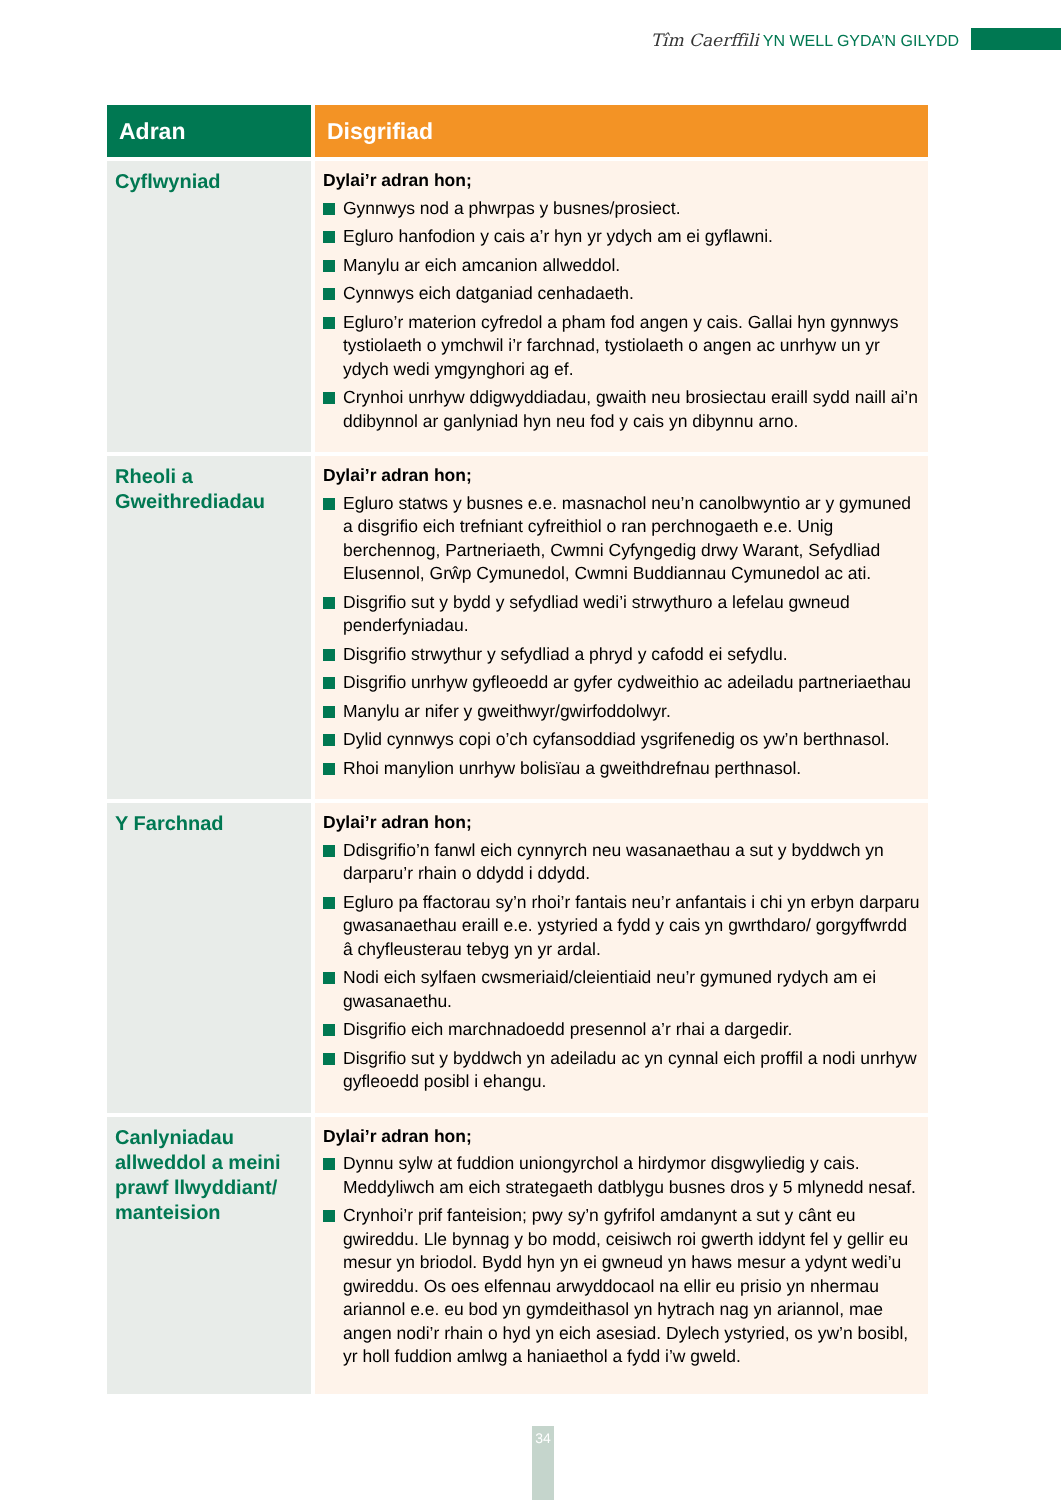Tîm Caerffili YN WELL GYDA’N GILYDD
| Adran | Disgrifiad |
| --- | --- |
| Cyflwyniad | Dylai’r adran hon; Gynnwys nod a phwrpas y busnes/prosiect. Egluro hanfodion y cais a’r hyn yr ydych am ei gyflawni. Manylu ar eich amcanion allweddol. Cynnwys eich datganiad cenhadaeth. Egluro’r materion cyfredol a pham fod angen y cais. Gallai hyn gynnwys tystiolaeth o ymchwil i’r farchnad, tystiolaeth o angen ac unrhyw un yr ydych wedi ymgynghori ag ef. Crynhoi unrhyw ddigwyddiadau, gwaith neu brosiectau eraill sydd naill ai’n ddibynnol ar ganlyniad hyn neu fod y cais yn dibynnu arno. |
| Rheoli a Gweithrediadau | Dylai’r adran hon; Egluro statws y busnes e.e. masnachol neu’n canolbwyntio ar y gymuned a disgrifio eich trefniant cyfreithiol o ran perchnogaeth e.e. Unig berchennog, Partneriaeth, Cwmni Cyfyngedig drwy Warant, Sefydliad Elusennol, Grŵp Cymunedol, Cwmni Buddiannau Cymunedol ac ati. Disgrifio sut y bydd y sefydliad wedi’i strwythuro a lefelau gwneud penderfyniadau. Disgrifio strwythur y sefydliad a phryd y cafodd ei sefydlu. Disgrifio unrhyw gyfleoedd ar gyfer cydweithio ac adeiladu partneriaethau Manylu ar nifer y gweithwyr/gwirfoddolwyr. Dylid cynnwys copi o’ch cyfansoddiad ysgrifenedig os yw’n berthnasol. Rhoi manylion unrhyw bolisïau a gweithdrefnau perthnasol. |
| Y Farchnad | Dylai’r adran hon; Ddisgrifio’n fanwl eich cynnyrch neu wasanaethau a sut y byddwch yn darparu’r rhain o ddydd i ddydd. Egluro pa ffactorau sy’n rhoi’r fantais neu’r anfantais i chi yn erbyn darparu gwasanaethau eraill e.e. ystyried a fydd y cais yn gwrthdaro/ gorgyffwrdd â chyfleusterau tebyg yn yr ardal. Nodi eich sylfaen cwsmeriaid/cleientiaid neu’r gymuned rydych am ei gwasanaethu. Disgrifio eich marchnadoedd presennol a’r rhai a dargedir. Disgrifio sut y byddwch yn adeiladu ac yn cynnal eich proffil a nodi unrhyw gyfleoedd posibl i ehangu. |
| Canlyniadau allweddol a meini prawf llwyddiant/ manteision | Dylai’r adran hon; Dynnu sylw at fuddion uniongyrchol a hirdymor disgwyliedig y cais. Meddyliwch am eich strategaeth datblygu busnes dros y 5 mlynedd nesaf. Crynhoi’r prif fanteision; pwy sy’n gyfrifol amdanynt a sut y cânt eu gwireddu. Lle bynnag y bo modd, ceisiwch roi gwerth iddynt fel y gellir eu mesur yn briodol. Bydd hyn yn ei gwneud yn haws mesur a ydynt wedi’u gwireddu. Os oes elfennau arwyddocaol na ellir eu prisio yn nhermau ariannol e.e. eu bod yn gymdeithasol yn hytrach nag yn ariannol, mae angen nodi’r rhain o hyd yn eich asesiad. Dylech ystyried, os yw’n bosibl, yr holl fuddion amlwg a haniaethol a fydd i’w gweld. |
34